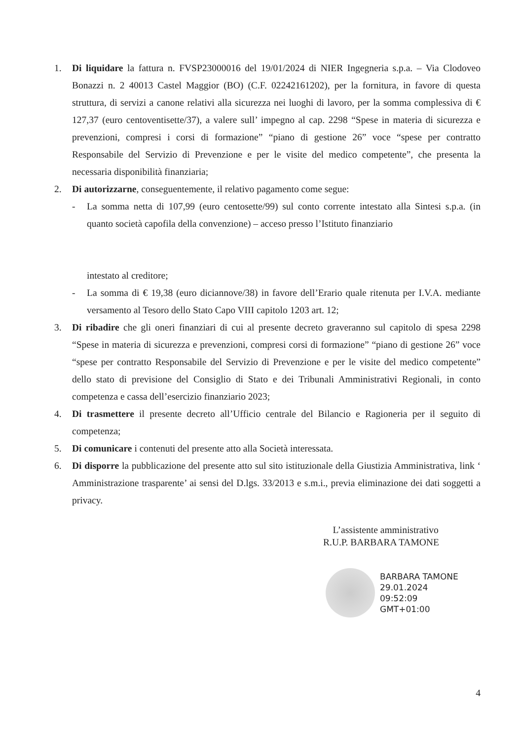1. Di liquidare la fattura n. FVSP23000016 del 19/01/2024 di NIER Ingegneria s.p.a. – Via Clodoveo Bonazzi n. 2 40013 Castel Maggior (BO) (C.F. 02242161202), per la fornitura, in favore di questa struttura, di servizi a canone relativi alla sicurezza nei luoghi di lavoro, per la somma complessiva di € 127,37 (euro centoventisette/37), a valere sull’ impegno al cap. 2298 “Spese in materia di sicurezza e prevenzioni, compresi i corsi di formazione” “piano di gestione 26” voce “spese per contratto Responsabile del Servizio di Prevenzione e per le visite del medico competente”, che presenta la necessaria disponibilità finanziaria;
2. Di autorizzarne, conseguentemente, il relativo pagamento come segue:
- La somma netta di 107,99 (euro centosette/99) sul conto corrente intestato alla Sintesi s.p.a. (in quanto società capofila della convenzione) – acceso presso l’Istituto finanziario
intestato al creditore;
- La somma di € 19,38 (euro diciannove/38) in favore dell’Erario quale ritenuta per I.V.A. mediante versamento al Tesoro dello Stato Capo VIII capitolo 1203 art. 12;
3. Di ribadire che gli oneri finanziari di cui al presente decreto graveranno sul capitolo di spesa 2298 “Spese in materia di sicurezza e prevenzioni, compresi corsi di formazione” “piano di gestione 26” voce “spese per contratto Responsabile del Servizio di Prevenzione e per le visite del medico competente” dello stato di previsione del Consiglio di Stato e dei Tribunali Amministrativi Regionali, in conto competenza e cassa dell’esercizio finanziario 2023;
4. Di trasmettere il presente decreto all’Ufficio centrale del Bilancio e Ragioneria per il seguito di competenza;
5. Di comunicare i contenuti del presente atto alla Società interessata.
6. Di disporre la pubblicazione del presente atto sul sito istituzionale della Giustizia Amministrativa, link ‘ Amministrazione trasparente’ ai sensi del D.lgs. 33/2013 e s.m.i., previa eliminazione dei dati soggetti a privacy.
L’assistente amministrativo
R.U.P. BARBARA TAMONE
BARBARA TAMONE
29.01.2024
09:52:09
GMT+01:00
4